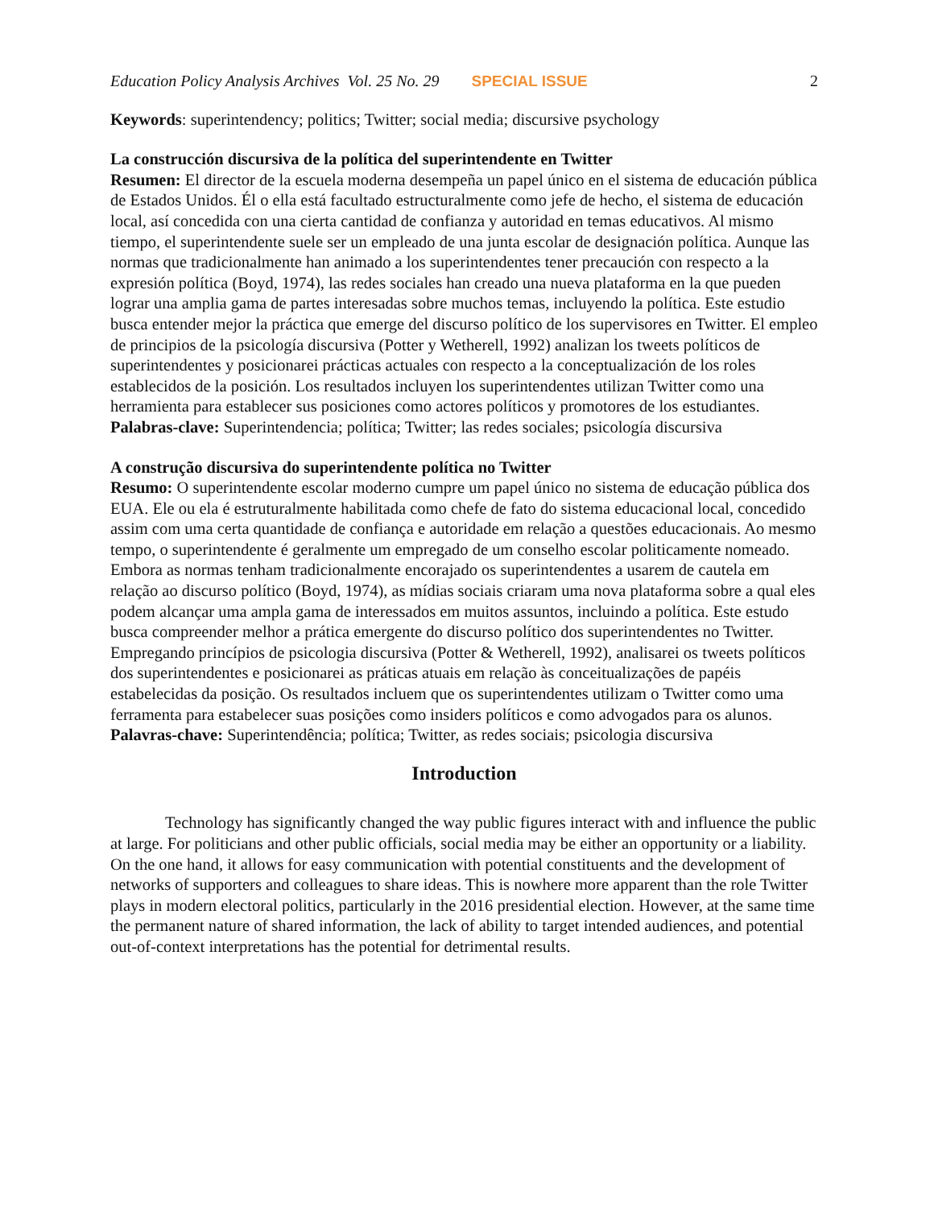Education Policy Analysis Archives Vol. 25 No. 29 SPECIAL ISSUE 2
Keywords: superintendency; politics; Twitter; social media; discursive psychology
La construcción discursiva de la política del superintendente en Twitter
Resumen: El director de la escuela moderna desempeña un papel único en el sistema de educación pública de Estados Unidos. Él o ella está facultado estructuralmente como jefe de hecho, el sistema de educación local, así concedida con una cierta cantidad de confianza y autoridad en temas educativos. Al mismo tiempo, el superintendente suele ser un empleado de una junta escolar de designación política. Aunque las normas que tradicionalmente han animado a los superintendentes tener precaución con respecto a la expresión política (Boyd, 1974), las redes sociales han creado una nueva plataforma en la que pueden lograr una amplia gama de partes interesadas sobre muchos temas, incluyendo la política. Este estudio busca entender mejor la práctica que emerge del discurso político de los supervisores en Twitter. El empleo de principios de la psicología discursiva (Potter y Wetherell, 1992) analizan los tweets políticos de superintendentes y posicionarei prácticas actuales con respecto a la conceptualización de los roles establecidos de la posición. Los resultados incluyen los superintendentes utilizan Twitter como una herramienta para establecer sus posiciones como actores políticos y promotores de los estudiantes.
Palabras-clave: Superintendencia; política; Twitter; las redes sociales; psicología discursiva
A construção discursiva do superintendente política no Twitter
Resumo: O superintendente escolar moderno cumpre um papel único no sistema de educação pública dos EUA. Ele ou ela é estruturalmente habilitada como chefe de fato do sistema educacional local, concedido assim com uma certa quantidade de confiança e autoridade em relação a questões educacionais. Ao mesmo tempo, o superintendente é geralmente um empregado de um conselho escolar politicamente nomeado. Embora as normas tenham tradicionalmente encorajado os superintendentes a usarem de cautela em relação ao discurso político (Boyd, 1974), as mídias sociais criaram uma nova plataforma sobre a qual eles podem alcançar uma ampla gama de interessados em muitos assuntos, incluindo a política. Este estudo busca compreender melhor a prática emergente do discurso político dos superintendentes no Twitter. Empregando princípios de psicologia discursiva (Potter & Wetherell, 1992), analisarei os tweets políticos dos superintendentes e posicionarei as práticas atuais em relação às conceitualizações de papéis estabelecidas da posição. Os resultados incluem que os superintendentes utilizam o Twitter como uma ferramenta para estabelecer suas posições como insiders políticos e como advogados para os alunos.
Palavras-chave: Superintendência; política; Twitter, as redes sociais; psicologia discursiva
Introduction
Technology has significantly changed the way public figures interact with and influence the public at large. For politicians and other public officials, social media may be either an opportunity or a liability. On the one hand, it allows for easy communication with potential constituents and the development of networks of supporters and colleagues to share ideas. This is nowhere more apparent than the role Twitter plays in modern electoral politics, particularly in the 2016 presidential election. However, at the same time the permanent nature of shared information, the lack of ability to target intended audiences, and potential out-of-context interpretations has the potential for detrimental results.